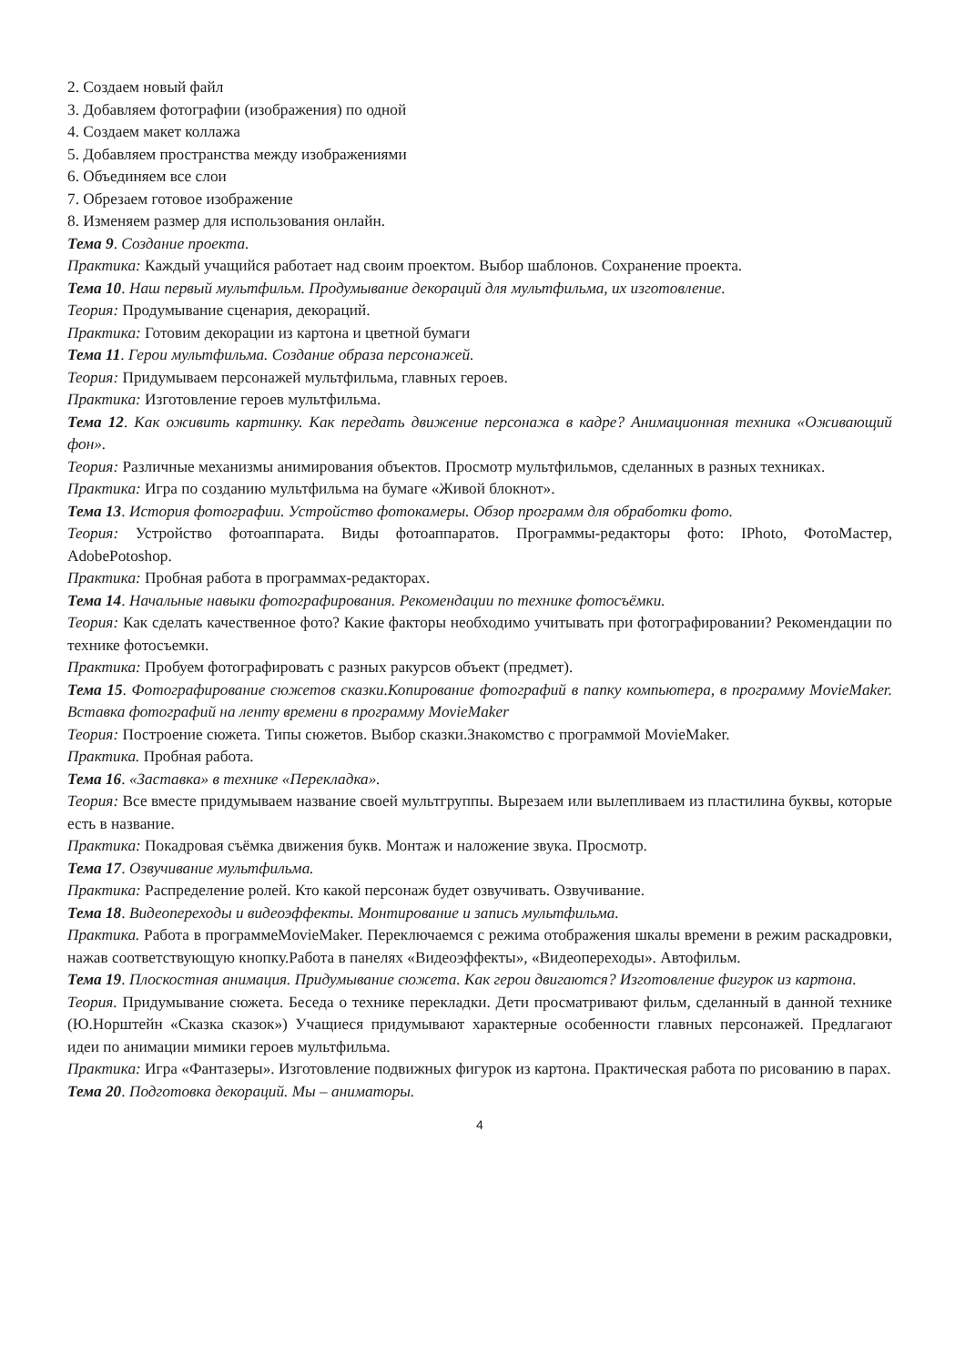2. Создаем новый файл
3. Добавляем фотографии (изображения) по одной
4. Создаем макет коллажа
5. Добавляем пространства между изображениями
6. Объединяем все слои
7. Обрезаем готовое изображение
8. Изменяем размер для использования онлайн.
Тема 9. Создание проекта.
Практика: Каждый учащийся работает над своим проектом. Выбор шаблонов. Сохранение проекта.
Тема 10. Наш первый мультфильм. Продумывание декораций для мультфильма, их изготовление.
Теория: Продумывание сценария, декораций.
Практика: Готовим декорации из картона и цветной бумаги
Тема 11. Герои мультфильма. Создание образа персонажей.
Теория: Придумываем персонажей мультфильма, главных героев.
Практика: Изготовление героев мультфильма.
Тема 12. Как оживить картинку. Как передать движение персонажа в кадре? Анимационная техника «Оживающий фон».
Теория: Различные механизмы анимирования объектов. Просмотр мультфильмов, сделанных в разных техниках.
Практика: Игра по созданию мультфильма на бумаге «Живой блокнот».
Тема 13. История фотографии. Устройство фотокамеры. Обзор программ для обработки фото.
Теория: Устройство фотоаппарата. Виды фотоаппаратов. Программы-редакторы фото: IPhoto, ФотоМастер, AdobePotoshop.
Практика: Пробная работа в программах-редакторах.
Тема 14. Начальные навыки фотографирования. Рекомендации по технике фотосъёмки.
Теория: Как сделать качественное фото? Какие факторы необходимо учитывать при фотографировании? Рекомендации по технике фотосъемки.
Практика: Пробуем фотографировать с разных ракурсов объект (предмет).
Тема 15. Фотографирование сюжетов сказки.Копирование фотографий в папку компьютера, в программу MovieMaker. Вставка фотографий на ленту времени в программу MovieMaker
Теория: Построение сюжета. Типы сюжетов. Выбор сказки.Знакомство с программой MovieMaker.
Практика. Пробная работа.
Тема 16. «Заставка» в технике «Перекладка».
Теория: Все вместе придумываем название своей мультгруппы. Вырезаем или вылепливаем из пластилина буквы, которые есть в название.
Практика: Покадровая съёмка движения букв. Монтаж и наложение звука. Просмотр.
Тема 17. Озвучивание мультфильма.
Практика: Распределение ролей. Кто какой персонаж будет озвучивать. Озвучивание.
Тема 18. Видеопереходы и видеоэффекты. Монтирование и запись мультфильма.
Практика. Работа в программеMovieMaker. Переключаемся с режима отображения шкалы времени в режим раскадровки, нажав соответствующую кнопку.Работа в панелях «Видеоэффекты», «Видеопереходы». Автофильм.
Тема 19. Плоскостная анимация. Придумывание сюжета. Как герои двигаются? Изготовление фигурок из картона.
Теория. Придумывание сюжета. Беседа о технике перекладки. Дети просматривают фильм, сделанный в данной технике (Ю.Норштейн «Сказка сказок») Учащиеся придумывают характерные особенности главных персонажей. Предлагают идеи по анимации мимики героев мультфильма.
Практика: Игра «Фантазеры». Изготовление подвижных фигурок из картона. Практическая работа по рисованию в парах.
Тема 20. Подготовка декораций. Мы – аниматоры.
4